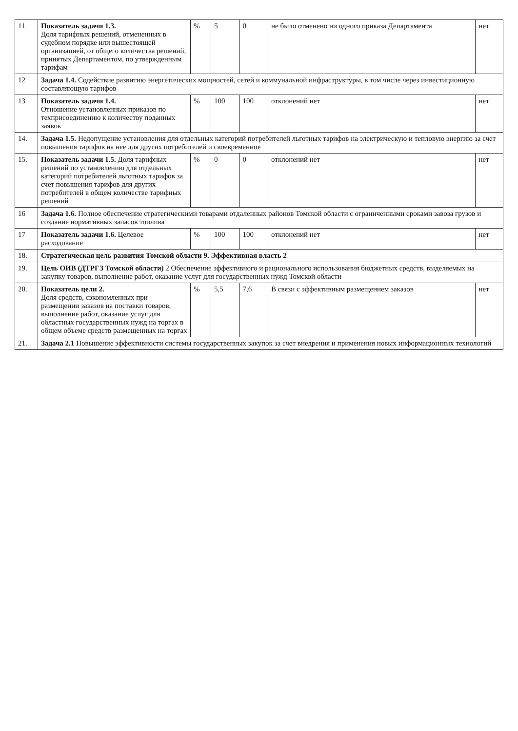| 11. | Показатель задачи 1.3. Доля тарифных решений, отмененных в судебном порядке или вышестоящей организацией, от общего количества решений, принятых Департаментом, по утвержденным тарифам | % | 5 | 0 | не было отменено ни одного приказа Департамента | нет |
| 12 | Задача 1.4. Содействие развитию энергетических мощностей, сетей и коммунальной инфраструктуры, в том числе через инвестиционную составляющую тарифов | | | | | |
| 13 | Показатель задачи 1.4. Отношение установленных приказов по техприсоединению к количеству поданных заявок | % | 100 | 100 | отклонений нет | нет |
| 14. | Задача 1.5. Недопущение установления для отдельных категорий потребителей льготных тарифов на электрическую и тепловую энергию за счет повышения тарифов на нее для других потребителей и своевременное | | | | | |
| 15. | Показатель задачи 1.5. Доля тарифных решений по установлению для отдельных категорий потребителей льготных тарифов за счет повышения тарифов для других потребителей в общем количестве тарифных решений | % | 0 | 0 | отклонений нет | нет |
| 16 | Задача 1.6. Полное обеспечение стратегическими товарами отдаленных районов Томской области с ограниченными сроками завоза грузов и создание нормативных запасов топлива | | | | | |
| 17 | Показатель задачи 1.6. Целевое расходование | % | 100 | 100 | отклонений нет | нет |
| 18. | Стратегическая цель развития Томской области 9. Эффективная власть 2 | | | | | |
| 19. | Цель ОИВ (ДТРГЗ Томской области) 2 Обеспечение эффективного и рационального использования бюджетных средств, выделяемых на закупку товаров, выполнение работ, оказание услуг для государственных нужд Томской области | | | | | |
| 20. | Показатель цели 2. Доля средств, сэкономленных при размещении заказов на поставки товаров, выполнение работ, оказание услуг для областных государственных нужд на торгах в общем объеме средств размещенных на торгах | % | 5,5 | 7,6 | В связи с эффективным размещением заказов | нет |
| 21. | Задача 2.1 Повышение эффективности системы государственных закупок за счет внедрения и применения новых информационных технологий | | | | | |